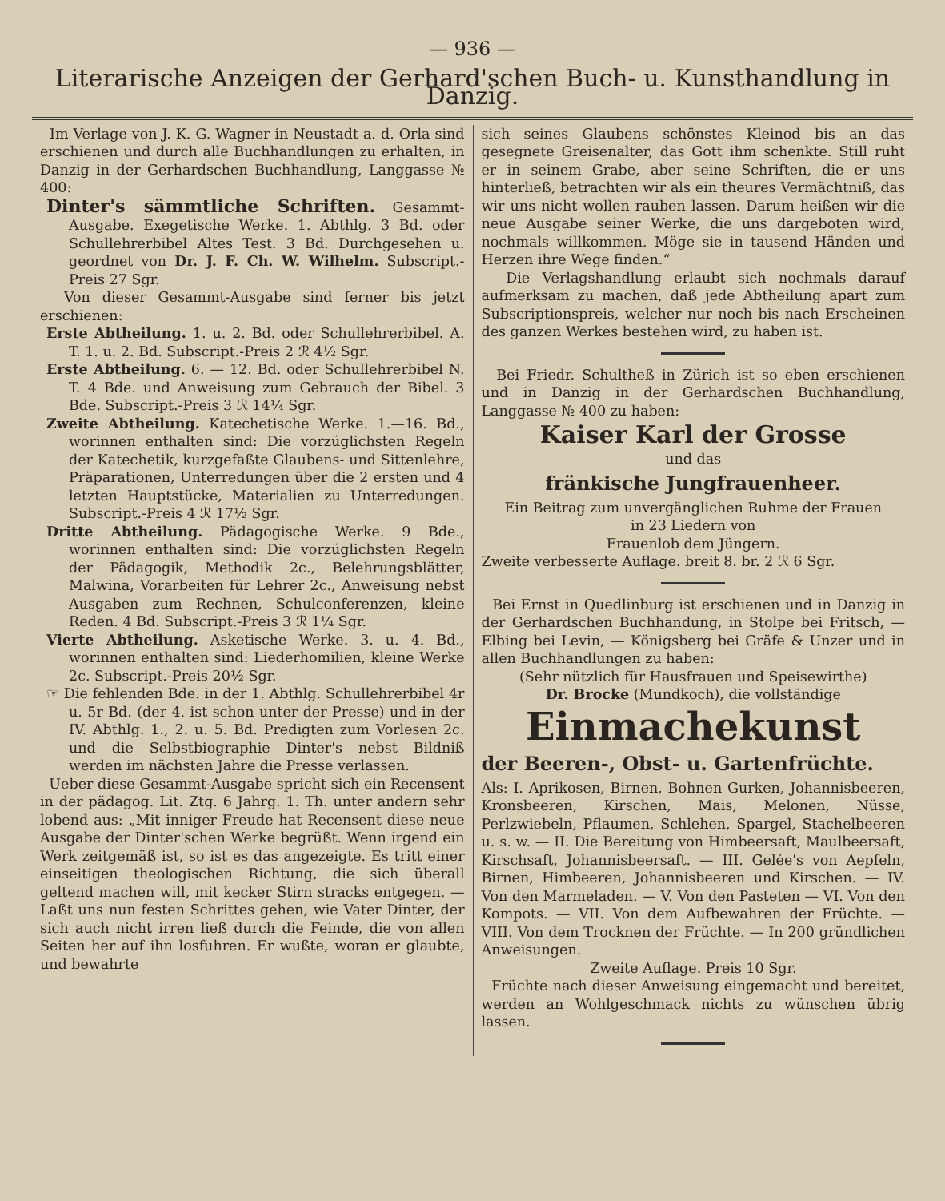— 936 —
Literarische Anzeigen der Gerhard'schen Buch- u. Kunsthandlung in Danzig.
Im Verlage von J. K. G. Wagner in Neustadt a. d. Orla sind erschienen und durch alle Buchhandlungen zu erhalten, in Danzig in der Gerhardschen Buchhandlung, Langgasse № 400:
Dinter's sämmtliche Schriften. Gesammt-Ausgabe. Exegetische Werke. 1. Abthlg. 3 Bd. oder Schullehrerbibel Altes Test. 3 Bd. Durchgesehen u. geordnet von Dr. J. F. Ch. W. Wilhelm. Subscript.-Preis 27 Sgr.
Von dieser Gesammt-Ausgabe sind ferner bis jetzt erschienen:
Erste Abtheilung. 1. u. 2. Bd. oder Schullehrerbibel. A. T. 1. u. 2. Bd. Subscript.-Preis 2 ℛ 4½ Sgr.
Erste Abtheilung. 6. — 12. Bd. oder Schullehrerbibel N. T. 4 Bde. und Anweisung zum Gebrauch der Bibel. 3 Bde. Subscript.-Preis 3 ℛ 14¼ Sgr.
Zweite Abtheilung. Katechetische Werke. 1.—16. Bd., worinnen enthalten sind: Die vorzüglichsten Regeln der Katechetik, kurzgefaßte Glaubens- und Sittenlehre, Präparationen, Unterredungen über die 2 ersten und 4 letzten Hauptstücke, Materialien zu Unterredungen. Subscript.-Preis 4 ℛ 17½ Sgr.
Dritte Abtheilung. Pädagogische Werke. 9 Bde., worinnen enthalten sind: Die vorzüglichsten Regeln der Pädagogik, Methodik 2c., Belehrungsblätter, Malwina, Vorarbeiten für Lehrer 2c., Anweisung nebst Ausgaben zum Rechnen, Schulconferenzen, kleine Reden. 4 Bd. Subscript.-Preis 3 ℛ 1¼ Sgr.
Vierte Abtheilung. Asketische Werke. 3. u. 4. Bd., worinnen enthalten sind: Liederhomilien, kleine Werke 2c. Subscript.-Preis 20½ Sgr.
☞ Die fehlenden Bde. in der 1. Abthlg. Schullehrerbibel 4r u. 5r Bd. (der 4. ist schon unter der Presse) und in der IV. Abthlg. 1., 2. u. 5. Bd. Predigten zum Vorlesen 2c. und die Selbstbiographie Dinter's nebst Bildniß werden im nächsten Jahre die Presse verlassen.
Ueber diese Gesammt-Ausgabe spricht sich ein Recensent in der pädagog. Lit. Ztg. 6 Jahrg. 1. Th. unter andern sehr lobend aus: „Mit inniger Freude hat Recensent diese neue Ausgabe der Dinter'schen Werke begrüßt. Wenn irgend ein Werk zeitgemäß ist, so ist es das angezeigte. Es tritt einer einseitigen theologischen Richtung, die sich überall geltend machen will, mit kecker Stirn stracks entgegen. — Laßt uns nun festen Schrittes gehen, wie Vater Dinter, der sich auch nicht irren ließ durch die Feinde, die von allen Seiten her auf ihn losfuhren. Er wußte, woran er glaubte, und bewahrte
sich seines Glaubens schönstes Kleinod bis an das gesegnete Greisenalter, das Gott ihm schenkte. Still ruht er in seinem Grabe, aber seine Schriften, die er uns hinterließ, betrachten wir als ein theures Vermächtniß, das wir uns nicht wollen rauben lassen. Darum heißen wir die neue Ausgabe seiner Werke, die uns dargeboten wird, nochmals willkommen. Möge sie in tausend Händen und Herzen ihre Wege finden.“
Die Verlagshandlung erlaubt sich nochmals darauf aufmerksam zu machen, daß jede Abtheilung apart zum Subscriptionspreis, welcher nur noch bis nach Erscheinen des ganzen Werkes bestehen wird, zu haben ist.
Bei Friedr. Schultheß in Zürich ist so eben erschienen und in Danzig in der Gerhardschen Buchhandlung, Langgasse № 400 zu haben:
Kaiser Karl der Grosse
und das
fränkische Jungfrauenheer.
Ein Beitrag zum unvergänglichen Ruhme der Frauen
in 23 Liedern von
Frauenlob dem Jüngern.
Zweite verbesserte Auflage. breit 8. br. 2 ℛ 6 Sgr.
Bei Ernst in Quedlinburg ist erschienen und in Danzig in der Gerhardschen Buchhandung, in Stolpe bei Fritsch, — Elbing bei Levin, — Königsberg bei Gräfe & Unzer und in allen Buchhandlungen zu haben:
(Sehr nützlich für Hausfrauen und Speisewirthe)
Dr. Brocke (Mundkoch), die vollständige
Einmachekunst
der Beeren-, Obst- u. Gartenfrüchte.
Als: I. Aprikosen, Birnen, Bohnen Gurken, Johannisbeeren, Kronsbeeren, Kirschen, Mais, Melonen, Nüsse, Perlzwiebeln, Pflaumen, Schlehen, Spargel, Stachelbeeren u. s. w. — II. Die Bereitung von Himbeersaft, Maulbeersaft, Kirschsaft, Johannisbeersaft. — III. Gelée's von Aepfeln, Birnen, Himbeeren, Johannisbeeren und Kirschen. — IV. Von den Marmeladen. — V. Von den Pasteten — VI. Von den Kompots. — VII. Von dem Aufbewahren der Früchte. — VIII. Von dem Trocknen der Früchte. — In 200 gründlichen Anweisungen.
Zweite Auflage. Preis 10 Sgr.
Früchte nach dieser Anweisung eingemacht und bereitet, werden an Wohlgeschmack nichts zu wünschen übrig lassen.